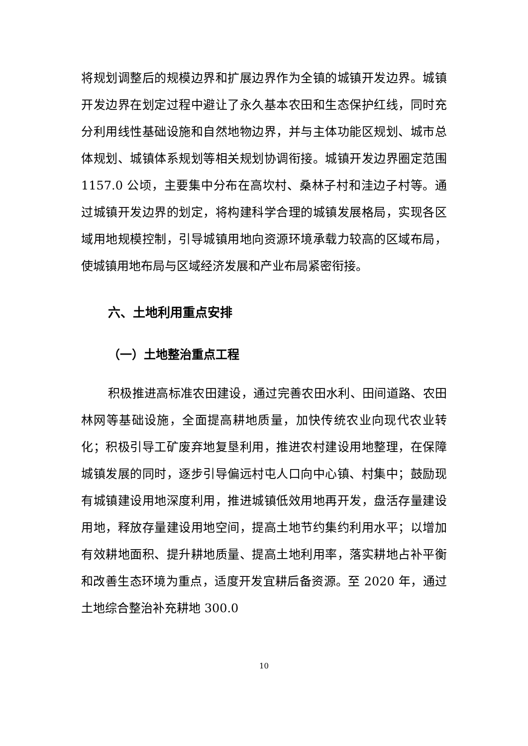将规划调整后的规模边界和扩展边界作为全镇的城镇开发边界。城镇开发边界在划定过程中避让了永久基本农田和生态保护红线，同时充分利用线性基础设施和自然地物边界，并与主体功能区规划、城市总体规划、城镇体系规划等相关规划协调衔接。城镇开发边界圈定范围 1157.0 公顷，主要集中分布在高坎村、桑林子村和洼边子村等。通过城镇开发边界的划定，将构建科学合理的城镇发展格局，实现各区域用地规模控制，引导城镇用地向资源环境承载力较高的区域布局，使城镇用地布局与区域经济发展和产业布局紧密衔接。
六、土地利用重点安排
（一）土地整治重点工程
积极推进高标准农田建设，通过完善农田水利、田间道路、农田林网等基础设施，全面提高耕地质量，加快传统农业向现代农业转化；积极引导工矿废弃地复垦利用，推进农村建设用地整理，在保障城镇发展的同时，逐步引导偏远村屯人口向中心镇、村集中；鼓励现有城镇建设用地深度利用，推进城镇低效用地再开发，盘活存量建设用地，释放存量建设用地空间，提高土地节约集约利用水平；以增加有效耕地面积、提升耕地质量、提高土地利用率，落实耕地占补平衡和改善生态环境为重点，适度开发宜耕后备资源。至 2020 年，通过土地综合整治补充耕地 300.0
10